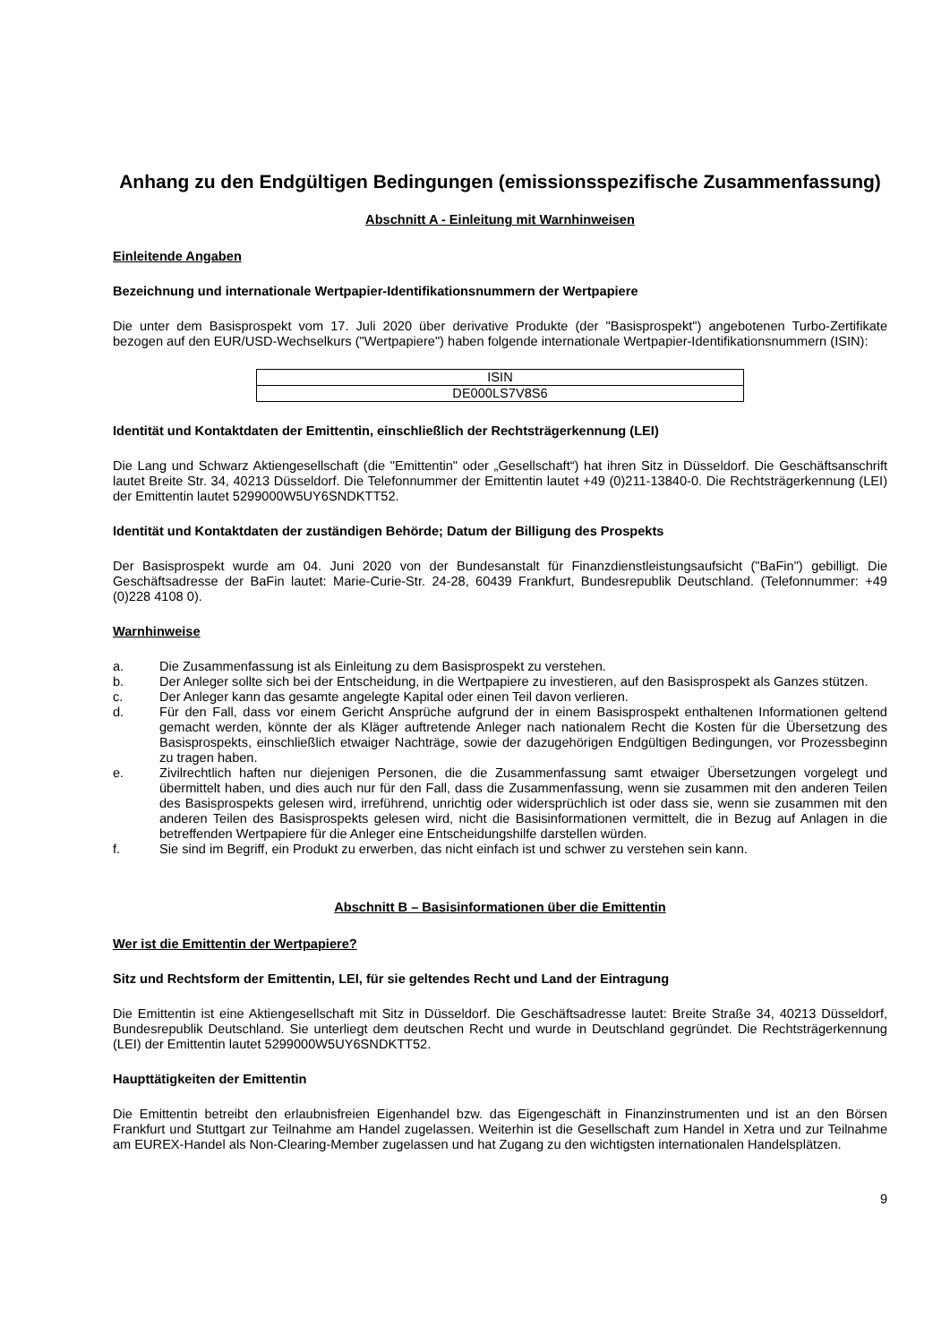Anhang zu den Endgültigen Bedingungen (emissionsspezifische Zusammenfassung)
Abschnitt A - Einleitung mit Warnhinweisen
Einleitende Angaben
Bezeichnung und internationale Wertpapier-Identifikationsnummern der Wertpapiere
Die unter dem Basisprospekt vom 17. Juli 2020 über derivative Produkte (der "Basisprospekt") angebotenen Turbo-Zertifikate bezogen auf den EUR/USD-Wechselkurs ("Wertpapiere") haben folgende internationale Wertpapier-Identifikationsnummern (ISIN):
| ISIN |
| --- |
| DE000LS7V8S6 |
Identität und Kontaktdaten der Emittentin, einschließlich der Rechtsträgerkennung (LEI)
Die Lang und Schwarz Aktiengesellschaft (die "Emittentin" oder „Gesellschaft“) hat ihren Sitz in Düsseldorf. Die Geschäftsanschrift lautet Breite Str. 34, 40213 Düsseldorf. Die Telefonnummer der Emittentin lautet +49 (0)211-13840-0. Die Rechtsträgerkennung (LEI) der Emittentin lautet 5299000W5UY6SNDKTT52.
Identität und Kontaktdaten der zuständigen Behörde; Datum der Billigung des Prospekts
Der Basisprospekt wurde am 04. Juni 2020 von der Bundesanstalt für Finanzdienstleistungsaufsicht ("BaFin") gebilligt. Die Geschäftsadresse der BaFin lautet: Marie-Curie-Str. 24-28, 60439 Frankfurt, Bundesrepublik Deutschland. (Telefonnummer: +49 (0)228 4108 0).
Warnhinweise
a. Die Zusammenfassung ist als Einleitung zu dem Basisprospekt zu verstehen.
b. Der Anleger sollte sich bei der Entscheidung, in die Wertpapiere zu investieren, auf den Basisprospekt als Ganzes stützen.
c. Der Anleger kann das gesamte angelegte Kapital oder einen Teil davon verlieren.
d. Für den Fall, dass vor einem Gericht Ansprüche aufgrund der in einem Basisprospekt enthaltenen Informationen geltend gemacht werden, könnte der als Kläger auftretende Anleger nach nationalem Recht die Kosten für die Übersetzung des Basisprospekts, einschließlich etwaiger Nachträge, sowie der dazugehörigen Endgültigen Bedingungen, vor Prozessbeginn zu tragen haben.
e. Zivilrechtlich haften nur diejenigen Personen, die die Zusammenfassung samt etwaiger Übersetzungen vorgelegt und übermittelt haben, und dies auch nur für den Fall, dass die Zusammenfassung, wenn sie zusammen mit den anderen Teilen des Basisprospekts gelesen wird, irreführend, unrichtig oder widersprüchlich ist oder dass sie, wenn sie zusammen mit den anderen Teilen des Basisprospekts gelesen wird, nicht die Basisinformationen vermittelt, die in Bezug auf Anlagen in die betreffenden Wertpapiere für die Anleger eine Entscheidungshilfe darstellen würden.
f. Sie sind im Begriff, ein Produkt zu erwerben, das nicht einfach ist und schwer zu verstehen sein kann.
Abschnitt B – Basisinformationen über die Emittentin
Wer ist die Emittentin der Wertpapiere?
Sitz und Rechtsform der Emittentin, LEI, für sie geltendes Recht und Land der Eintragung
Die Emittentin ist eine Aktiengesellschaft mit Sitz in Düsseldorf. Die Geschäftsadresse lautet: Breite Straße 34, 40213 Düsseldorf, Bundesrepublik Deutschland. Sie unterliegt dem deutschen Recht und wurde in Deutschland gegründet. Die Rechtsträgerkennung (LEI) der Emittentin lautet 5299000W5UY6SNDKTT52.
Haupttätigkeiten der Emittentin
Die Emittentin betreibt den erlaubnisfreien Eigenhandel bzw. das Eigengeschäft in Finanzinstrumenten und ist an den Börsen Frankfurt und Stuttgart zur Teilnahme am Handel zugelassen. Weiterhin ist die Gesellschaft zum Handel in Xetra und zur Teilnahme am EUREX-Handel als Non-Clearing-Member zugelassen und hat Zugang zu den wichtigsten internationalen Handelsplätzen.
9